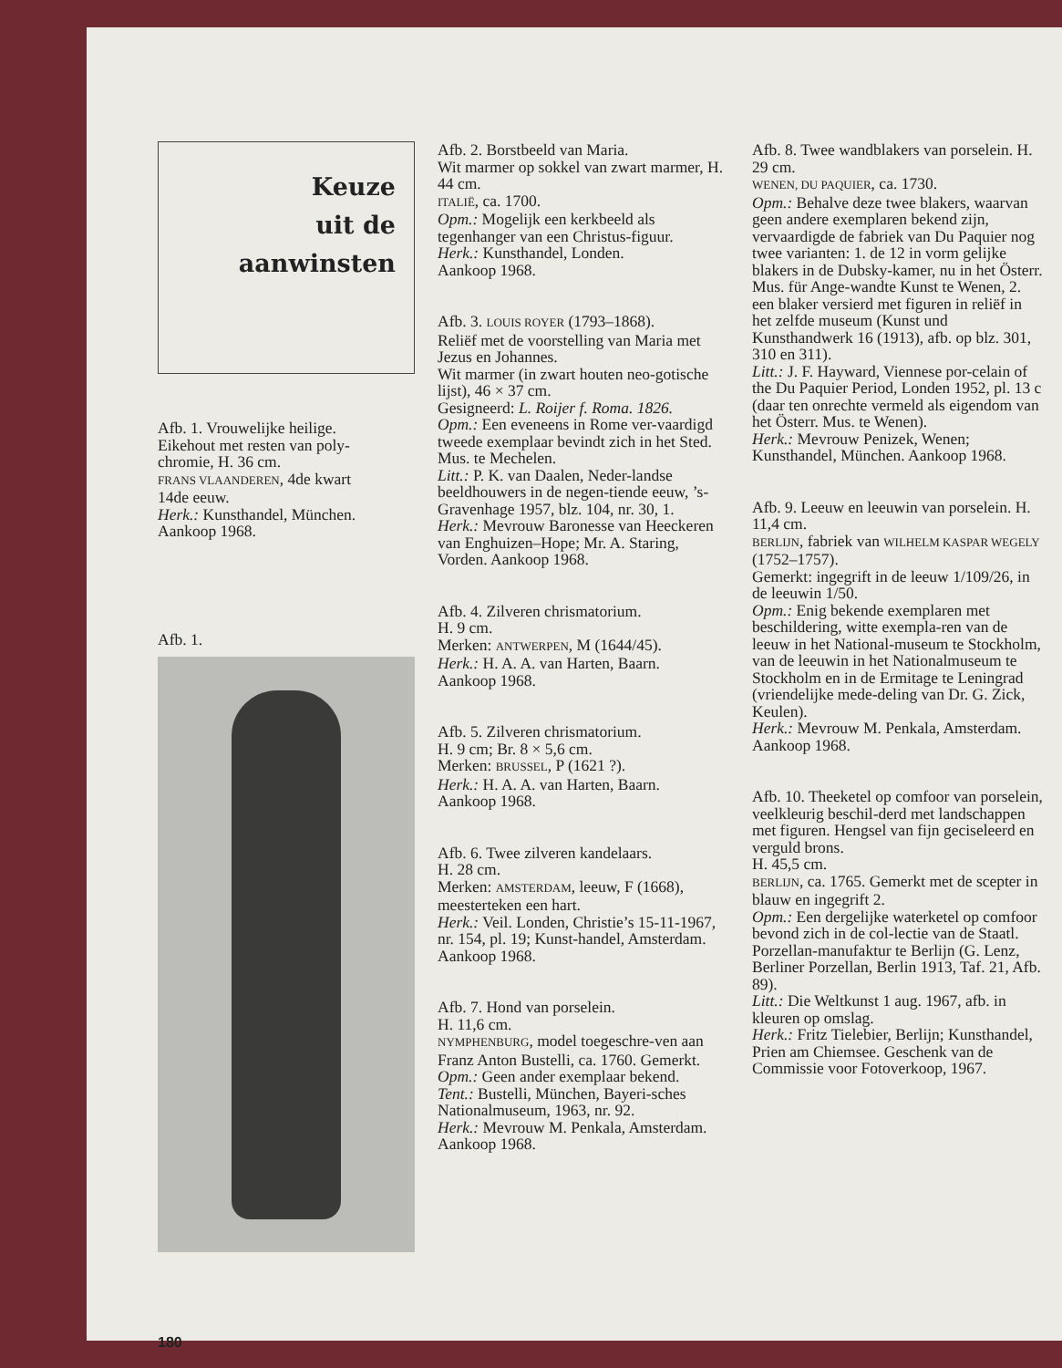Keuze
uit de
aanwinsten
Afb. 1. Vrouwelijke heilige.
Eikehout met resten van poly-
chromie, H. 36 cm.
FRANS VLAANDEREN, 4de kwart
14de eeuw.
Herk.: Kunsthandel, München.
Aankoop 1968.
Afb. 1.
180
Afb. 2. Borstbeeld van Maria.
Wit marmer op sokkel van zwart marmer, H. 44 cm.
ITALIË, ca. 1700.
Opm.: Mogelijk een kerkbeeld als tegenhanger van een Christus-figuur.
Herk.: Kunsthandel, Londen.
Aankoop 1968.
Afb. 3. LOUIS ROYER (1793–1868).
Reliëf met de voorstelling van Maria met Jezus en Johannes.
Wit marmer (in zwart houten neo-gotische lijst), 46 × 37 cm.
Gesigneerd: L. Roijer f. Roma. 1826.
Opm.: Een eveneens in Rome ver-vaardigd tweede exemplaar bevindt zich in het Sted. Mus. te Mechelen.
Litt.: P. K. van Daalen, Neder-landse beeldhouwers in de negen-tiende eeuw, ’s-Gravenhage 1957, blz. 104, nr. 30, 1.
Herk.: Mevrouw Baronesse van Heeckeren van Enghuizen–Hope; Mr. A. Staring, Vorden. Aankoop 1968.
Afb. 4. Zilveren chrismatorium.
H. 9 cm.
Merken: ANTWERPEN, M (1644/45).
Herk.: H. A. A. van Harten, Baarn.
Aankoop 1968.
Afb. 5. Zilveren chrismatorium.
H. 9 cm; Br. 8 × 5,6 cm.
Merken: BRUSSEL, P (1621 ?).
Herk.: H. A. A. van Harten, Baarn.
Aankoop 1968.
Afb. 6. Twee zilveren kandelaars.
H. 28 cm.
Merken: AMSTERDAM, leeuw, F (1668), meesterteken een hart.
Herk.: Veil. Londen, Christie’s 15-11-1967, nr. 154, pl. 19; Kunst-handel, Amsterdam. Aankoop 1968.
Afb. 7. Hond van porselein.
H. 11,6 cm.
NYMPHENBURG, model toegeschre-ven aan Franz Anton Bustelli, ca. 1760. Gemerkt.
Opm.: Geen ander exemplaar bekend.
Tent.: Bustelli, München, Bayeri-sches Nationalmuseum, 1963, nr. 92.
Herk.: Mevrouw M. Penkala, Amsterdam. Aankoop 1968.
Afb. 8. Twee wandblakers van porselein. H. 29 cm.
WENEN, DU PAQUIER, ca. 1730.
Opm.: Behalve deze twee blakers, waarvan geen andere exemplaren bekend zijn, vervaardigde de fabriek van Du Paquier nog twee varianten: 1. de 12 in vorm gelijke blakers in de Dubsky-kamer, nu in het Österr. Mus. für Ange-wandte Kunst te Wenen, 2. een blaker versierd met figuren in reliëf in het zelfde museum (Kunst und Kunsthandwerk 16 (1913), afb. op blz. 301, 310 en 311).
Litt.: J. F. Hayward, Viennese por-celain of the Du Paquier Period, Londen 1952, pl. 13 c (daar ten onrechte vermeld als eigendom van het Österr. Mus. te Wenen).
Herk.: Mevrouw Penizek, Wenen; Kunsthandel, München. Aankoop 1968.
Afb. 9. Leeuw en leeuwin van porselein. H. 11,4 cm.
BERLIJN, fabriek van WILHELM KASPAR WEGELY (1752–1757).
Gemerkt: ingegrift in de leeuw 1/109/26, in de leeuwin 1/50.
Opm.: Enig bekende exemplaren met beschildering, witte exempla-ren van de leeuw in het National-museum te Stockholm, van de leeuwin in het Nationalmuseum te Stockholm en in de Ermitage te Leningrad (vriendelijke mede-deling van Dr. G. Zick, Keulen).
Herk.: Mevrouw M. Penkala, Amsterdam. Aankoop 1968.
Afb. 10. Theeketel op comfoor van porselein, veelkleurig beschil-derd met landschappen met figuren. Hengsel van fijn geciseleerd en verguld brons.
H. 45,5 cm.
BERLIJN, ca. 1765. Gemerkt met de scepter in blauw en ingegrift 2.
Opm.: Een dergelijke waterketel op comfoor bevond zich in de col-lectie van de Staatl. Porzellan-manufaktur te Berlijn (G. Lenz, Berliner Porzellan, Berlin 1913, Taf. 21, Afb. 89).
Litt.: Die Weltkunst 1 aug. 1967, afb. in kleuren op omslag.
Herk.: Fritz Tielebier, Berlijn; Kunsthandel, Prien am Chiemsee. Geschenk van de Commissie voor Fotoverkoop, 1967.